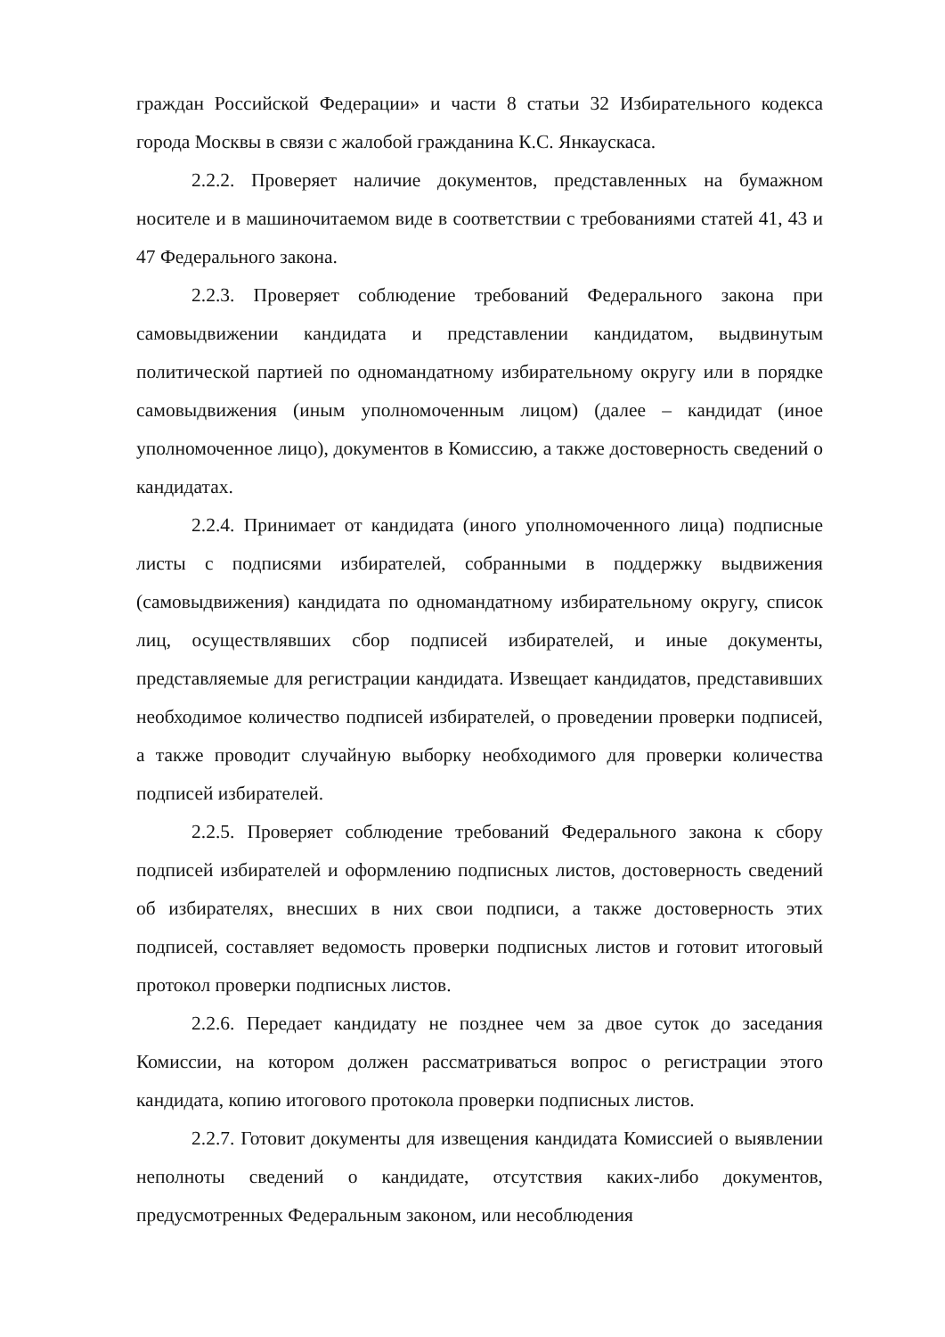граждан Российской Федерации» и части 8 статьи 32 Избирательного кодекса города Москвы в связи с жалобой гражданина К.С. Янкаускаса.
2.2.2. Проверяет наличие документов, представленных на бумажном носителе и в машиночитаемом виде в соответствии с требованиями статей 41, 43 и 47 Федерального закона.
2.2.3. Проверяет соблюдение требований Федерального закона при самовыдвижении кандидата и представлении кандидатом, выдвинутым политической партией по одномандатному избирательному округу или в порядке самовыдвижения (иным уполномоченным лицом) (далее – кандидат (иное уполномоченное лицо), документов в Комиссию, а также достоверность сведений о кандидатах.
2.2.4. Принимает от кандидата (иного уполномоченного лица) подписные листы с подписями избирателей, собранными в поддержку выдвижения (самовыдвижения) кандидата по одномандатному избирательному округу, список лиц, осуществлявших сбор подписей избирателей, и иные документы, представляемые для регистрации кандидата. Извещает кандидатов, представивших необходимое количество подписей избирателей, о проведении проверки подписей, а также проводит случайную выборку необходимого для проверки количества подписей избирателей.
2.2.5. Проверяет соблюдение требований Федерального закона к сбору подписей избирателей и оформлению подписных листов, достоверность сведений об избирателях, внесших в них свои подписи, а также достоверность этих подписей, составляет ведомость проверки подписных листов и готовит итоговый протокол проверки подписных листов.
2.2.6. Передает кандидату не позднее чем за двое суток до заседания Комиссии, на котором должен рассматриваться вопрос о регистрации этого кандидата, копию итогового протокола проверки подписных листов.
2.2.7. Готовит документы для извещения кандидата Комиссией о выявлении неполноты сведений о кандидате, отсутствия каких-либо документов, предусмотренных Федеральным законом, или несоблюдения